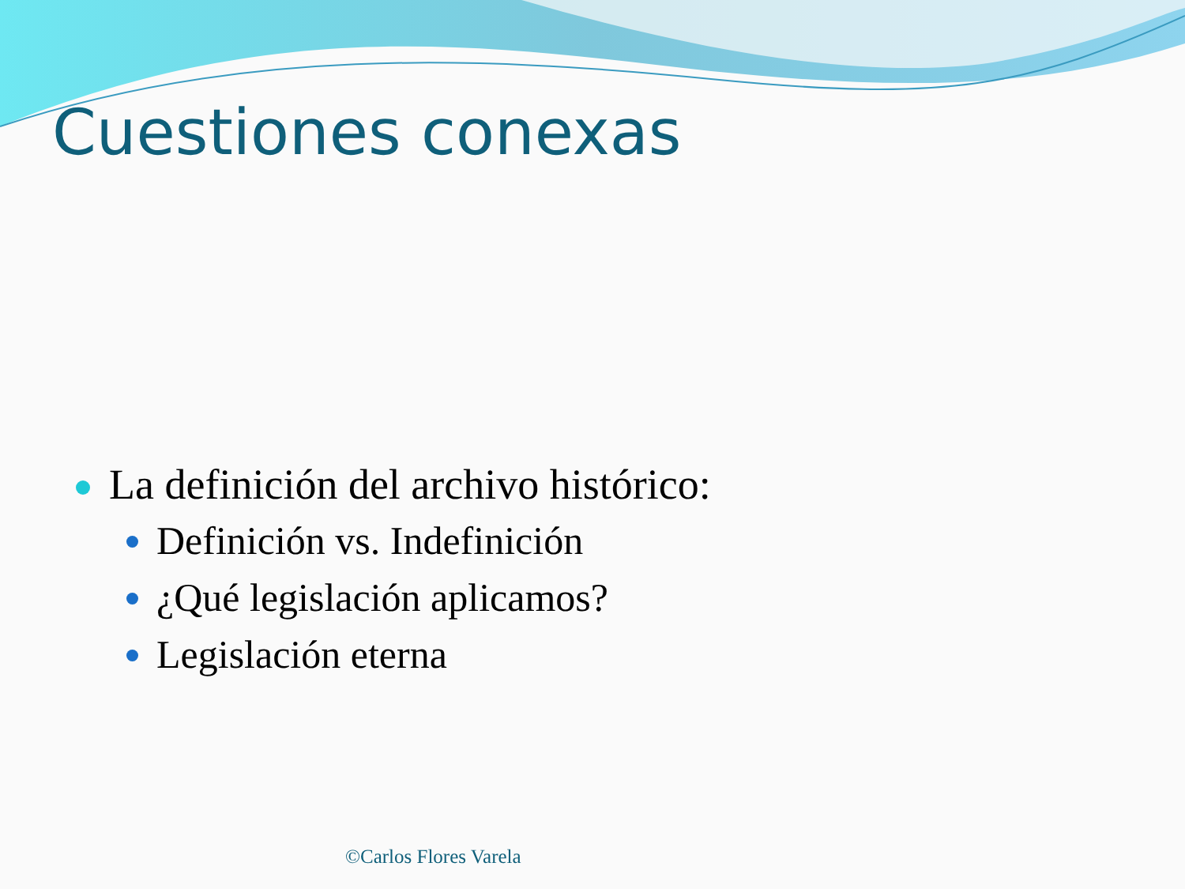Cuestiones conexas
La definición del archivo histórico:
Definición vs. Indefinición
¿Qué legislación aplicamos?
Legislación eterna
©Carlos Flores Varela